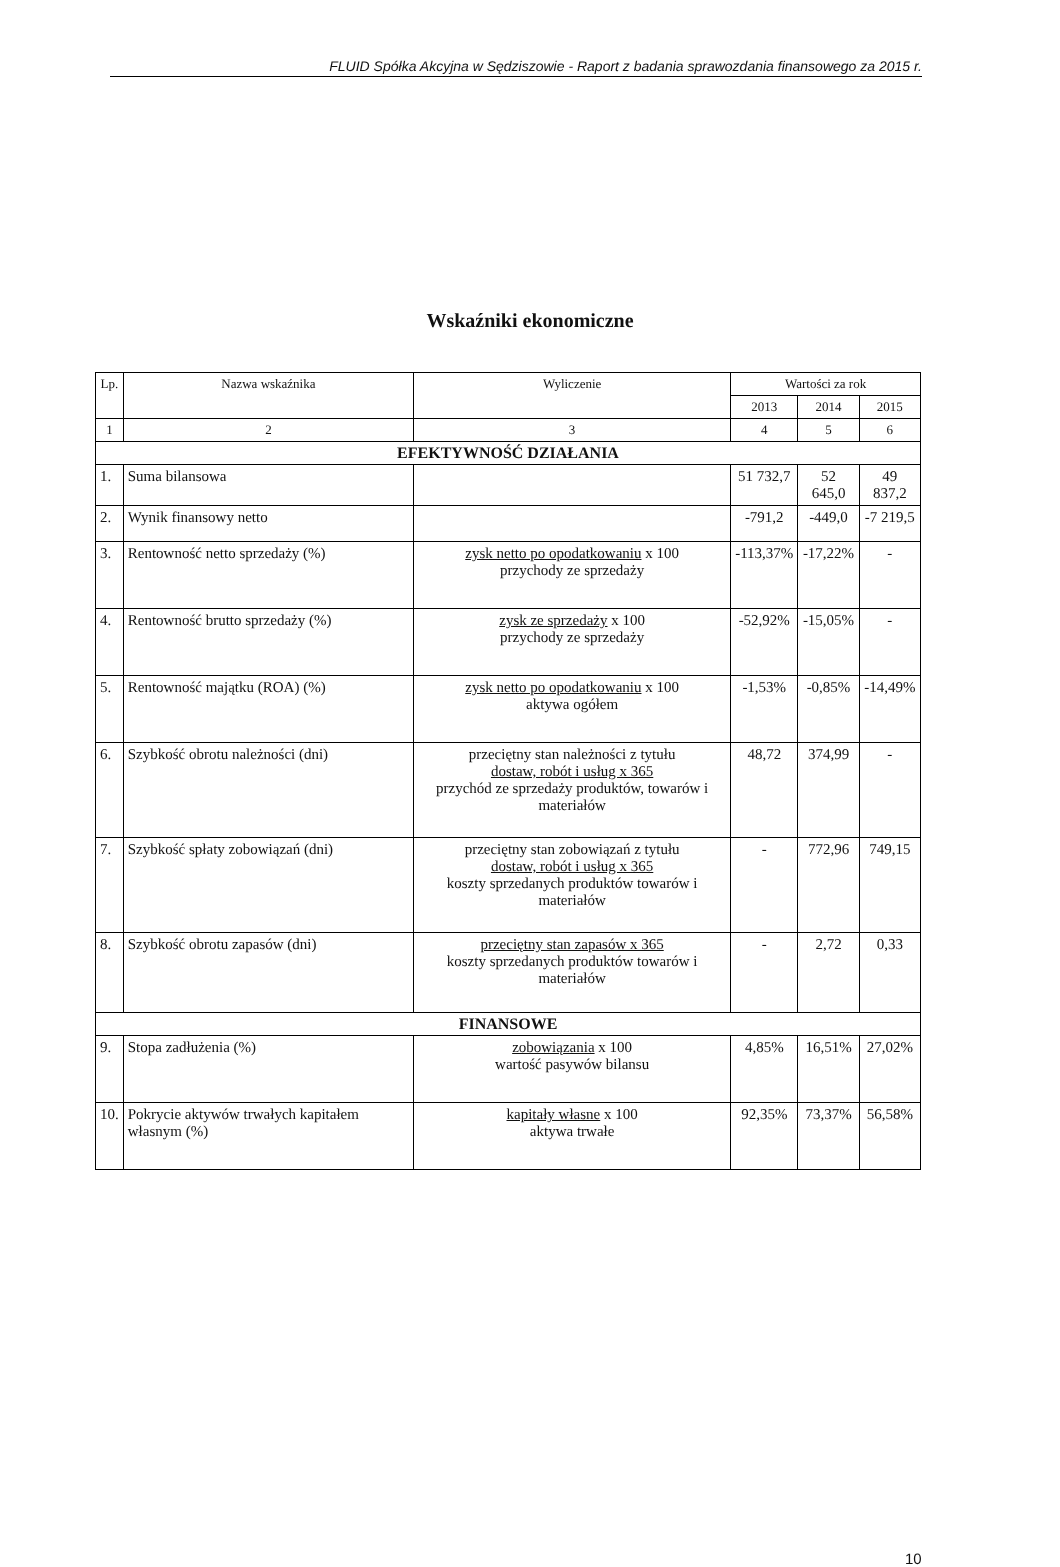FLUID Spółka Akcyjna w Sędziszowie - Raport z badania sprawozdania finansowego za 2015 r.
Wskaźniki ekonomiczne
| Lp. | Nazwa wskaźnika | Wyliczenie | Wartości za rok | | |
| --- | --- | --- | --- | --- | --- |
| | | | 2013 | 2014 | 2015 |
| 1 | 2 | 3 | 4 | 5 | 6 |
| EFEKTYWNOŚĆ DZIAŁANIA | | | | | |
| 1. | Suma bilansowa | | 51 732,7 | 52 645,0 | 49 837,2 |
| 2. | Wynik finansowy netto | | -791,2 | -449,0 | -7 219,5 |
| 3. | Rentowność netto sprzedaży (%) | zysk netto po opodatkowaniu x 100 przychody ze sprzedaży | -113,37% | -17,22% | - |
| 4. | Rentowność brutto sprzedaży (%) | zysk ze sprzedaży x 100 przychody ze sprzedaży | -52,92% | -15,05% | - |
| 5. | Rentowność majątku (ROA) (%) | zysk netto po opodatkowaniu x 100 aktywa ogółem | -1,53% | -0,85% | -14,49% |
| 6. | Szybkość obrotu należności (dni) | przeciętny stan należności z tytułu dostaw, robót i usług x 365 przychód ze sprzedaży produktów, towarów i materiałów | 48,72 | 374,99 | - |
| 7. | Szybkość spłaty zobowiązań (dni) | przeciętny stan zobowiązań z tytułu dostaw, robót i usług x 365 koszty sprzedanych produktów towarów i materiałów | - | 772,96 | 749,15 |
| 8. | Szybkość obrotu zapasów (dni) | przeciętny stan zapasów x 365 koszty sprzedanych produktów towarów i materiałów | - | 2,72 | 0,33 |
| FINANSOWE | | | | | |
| 9. | Stopa zadłużenia (%) | zobowiązania x 100 wartość pasywów bilansu | 4,85% | 16,51% | 27,02% |
| 10. | Pokrycie aktywów trwałych kapitałem własnym (%) | kapitały własne x 100 aktywa trwałe | 92,35% | 73,37% | 56,58% |
10